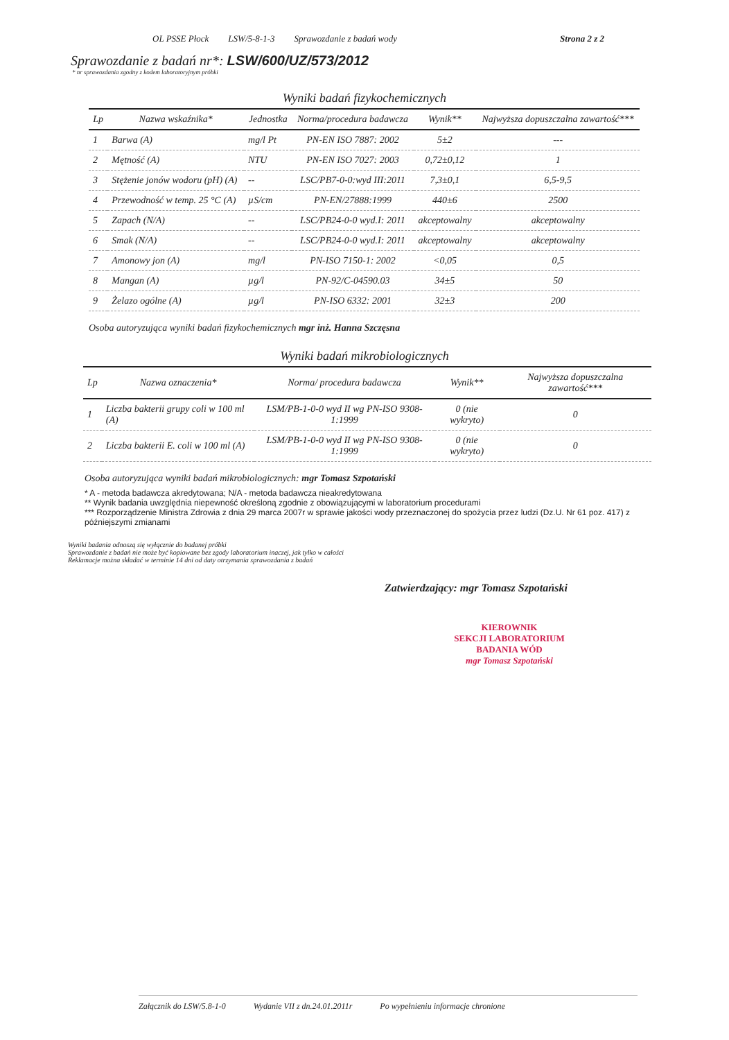OL PSSE Płock LSW/5-8-1-3 Sprawozdanie z badań wody Strona 2 z 2
Sprawozdanie z badań nr*: LSW/600/UZ/573/2012
* nr sprawozdania zgodny z kodem laboratoryjnym próbki
Wyniki badań fizykochemicznych
| Lp | Nazwa wskaźnika* | Jednostka | Norma/procedura badawcza | Wynik** | Najwyższa dopuszczalna zawartość*** |
| --- | --- | --- | --- | --- | --- |
| 1 | Barwa (A) | mg/l Pt | PN-EN ISO 7887: 2002 | 5±2 | --- |
| 2 | Mętność (A) | NTU | PN-EN ISO 7027: 2003 | 0,72±0,12 | 1 |
| 3 | Stężenie jonów wodoru (pH) (A) | -- | LSC/PB7-0-0:wyd III:2011 | 7,3±0,1 | 6,5-9,5 |
| 4 | Przewodność w temp. 25 °C (A) | µS/cm | PN-EN/27888:1999 | 440±6 | 2500 |
| 5 | Zapach (N/A) | -- | LSC/PB24-0-0 wyd.I: 2011 | akceptowalny | akceptowalny |
| 6 | Smak (N/A) | -- | LSC/PB24-0-0 wyd.I: 2011 | akceptowalny | akceptowalny |
| 7 | Amonowy jon (A) | mg/l | PN-ISO 7150-1: 2002 | <0,05 | 0,5 |
| 8 | Mangan (A) | µg/l | PN-92/C-04590.03 | 34±5 | 50 |
| 9 | Żelazo ogólne (A) | µg/l | PN-ISO 6332: 2001 | 32±3 | 200 |
Osoba autoryzująca wyniki badań fizykochemicznych mgr inż. Hanna Szczęsna
Wyniki badań mikrobiologicznych
| Lp | Nazwa oznaczenia* | Norma/ procedura badawcza | Wynik** | Najwyższa dopuszczalna zawartość*** |
| --- | --- | --- | --- | --- |
| 1 | Liczba bakterii grupy coli w 100 ml (A) | LSM/PB-1-0-0 wyd II wg PN-ISO 9308-1:1999 | 0 (nie wykryto) | 0 |
| 2 | Liczba bakterii E. coli w 100 ml (A) | LSM/PB-1-0-0 wyd II wg PN-ISO 9308-1:1999 | 0 (nie wykryto) | 0 |
Osoba autoryzująca wyniki badań mikrobiologicznych: mgr Tomasz Szpotański
* A - metoda badawcza akredytowana; N/A - metoda badawcza nieakredytowana
** Wynik badania uwzględnia niepewność określoną zgodnie z obowiązującymi w laboratorium procedurami
*** Rozporządzenie Ministra Zdrowia z dnia 29 marca 2007r w sprawie jakości wody przeznaczonej do spożycia przez ludzi (Dz.U. Nr 61 poz. 417) z późniejszymi zmianami
Wyniki badania odnoszą się wyłącznie do badanej próbki
Sprawozdanie z badań nie może być kopiowane bez zgody laboratorium inaczej, jak tylko w całości
Reklamacje można składać w terminie 14 dni od daty otrzymania sprawozdania z badań
Zatwierdzający: mgr Tomasz Szpotański
KIEROWNIK
SEKCJI LABORATORIUM
BADANIA WÓD
mgr Tomasz Szpotański
Załącznik do LSW/5.8-1-0 Wydanie VII z dn.24.01.2011r Po wypełnieniu informacje chronione